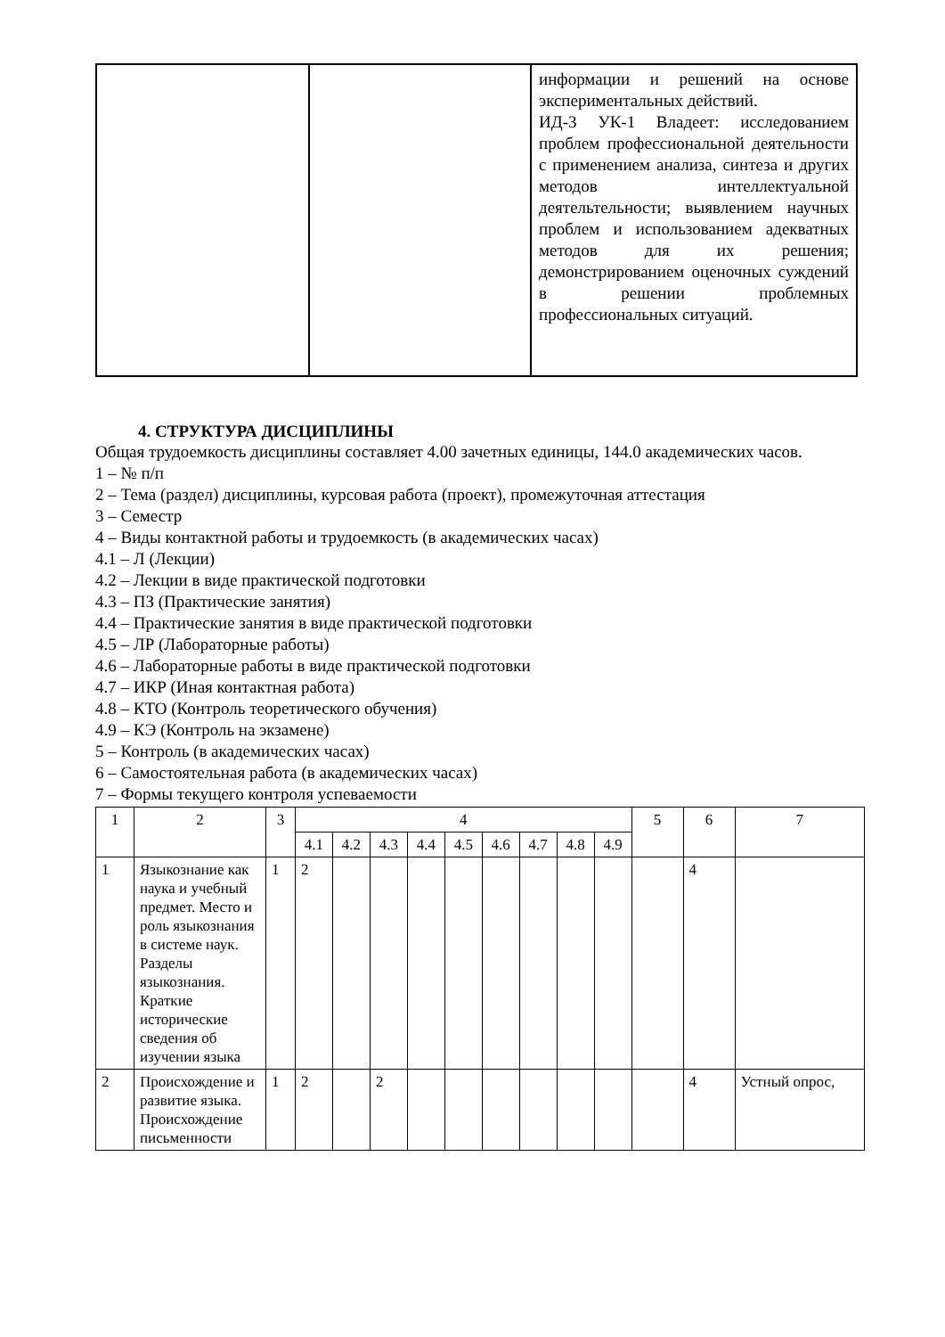| | | информации и решений на основе экспериментальных действий. ИД-3 УК-1 Владеет: исследованием проблем профессиональной деятельности с применением анализа, синтеза и других методов интеллектуальной деятельтельности; выявлением научных проблем и использованием адекватных методов для их решения; демонстрированием оценочных суждений в решении проблемных профессиональных ситуаций. |
4. СТРУКТУРА ДИСЦИПЛИНЫ
Общая трудоемкость дисциплины составляет 4.00 зачетных единицы, 144.0 академических часов.
1 – № п/п
2 – Тема (раздел) дисциплины, курсовая работа (проект), промежуточная аттестация
3 – Семестр
4 – Виды контактной работы и трудоемкость (в академических часах)
4.1 – Л (Лекции)
4.2 – Лекции в виде практической подготовки
4.3 – ПЗ (Практические занятия)
4.4 – Практические занятия в виде практической подготовки
4.5 – ЛР (Лабораторные работы)
4.6 – Лабораторные работы в виде практической подготовки
4.7 – ИКР (Иная контактная работа)
4.8 – КТО (Контроль теоретического обучения)
4.9 – КЭ (Контроль на экзамене)
5 – Контроль (в академических часах)
6 – Самостоятельная работа (в академических часах)
7 – Формы текущего контроля успеваемости
| 1 | 2 | 3 | 4 | | | | | | | | | 5 | 6 | 7 |
| --- | --- | --- | --- | --- | --- | --- | --- | --- | --- | --- | --- | --- | --- | --- |
| | | | 4.1 | 4.2 | 4.3 | 4.4 | 4.5 | 4.6 | 4.7 | 4.8 | 4.9 | | | |
| 1 | Языкознание как наука и учебный предмет. Место и роль языкознания в системе наук. Разделы языкознания. Краткие исторические сведения об изучении языка | 1 | 2 | | | | | | | | | | 4 | |
| 2 | Происхождение и развитие языка. Происхождение письменности | 1 | 2 | | 2 | | | | | | | | 4 | Устный опрос, |